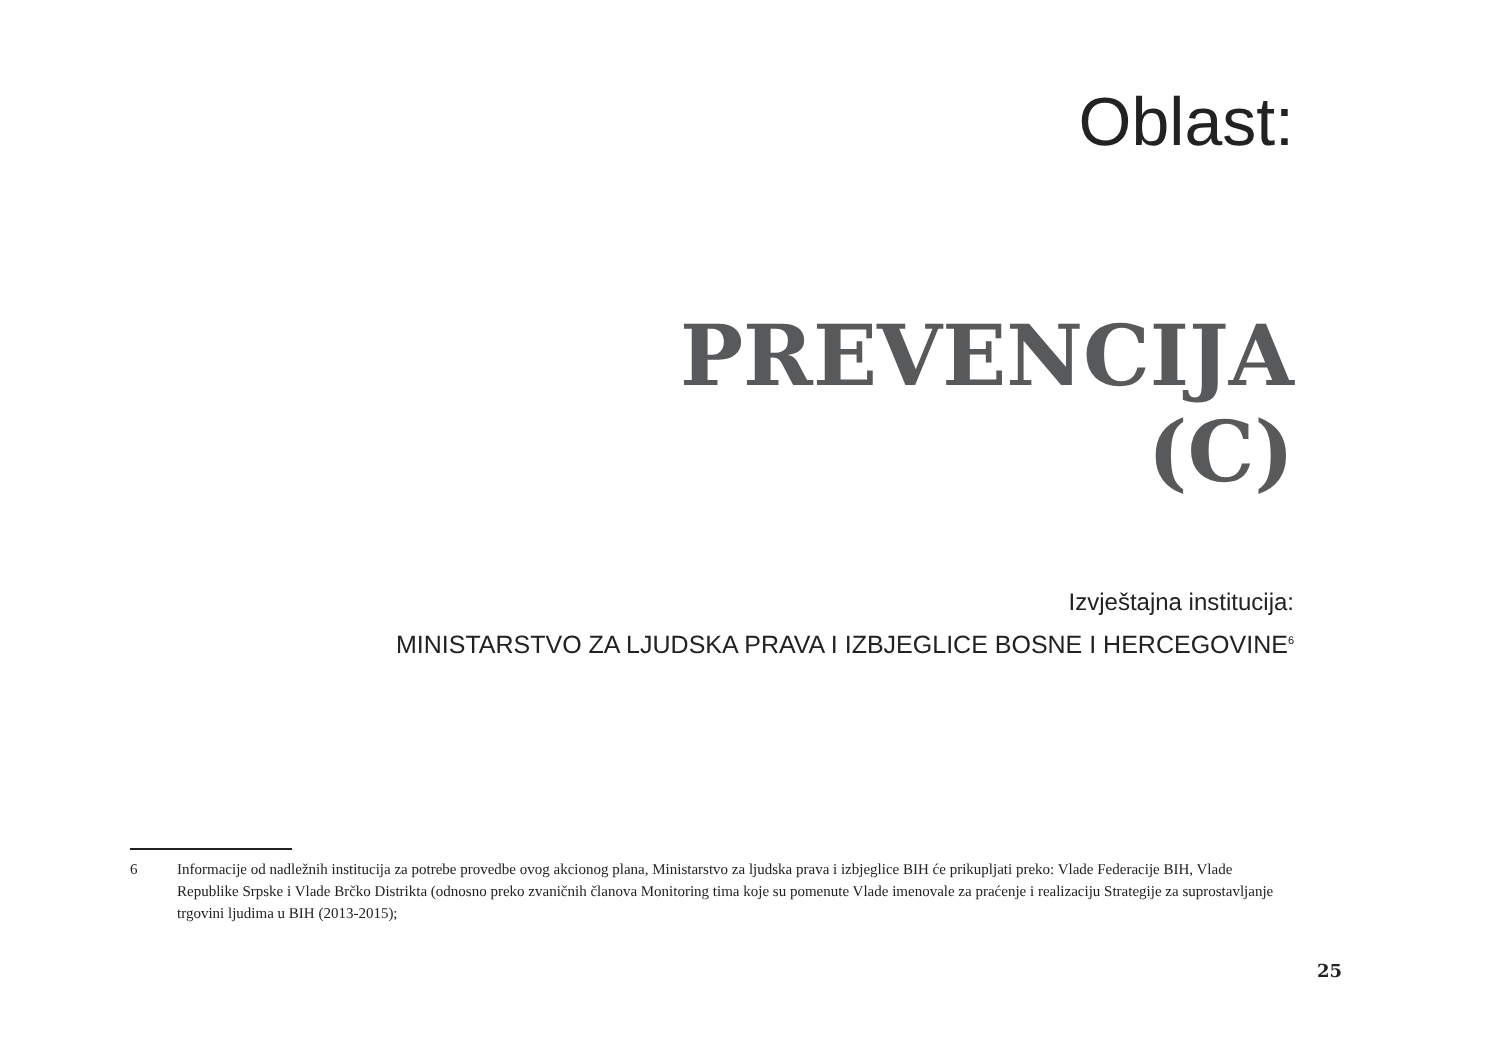Oblast:
PREVENCIJA
(C)
Izvještajna institucija:
MINISTARSTVO ZA LJUDSKA PRAVA I IZBJEGLICE BOSNE I HERCEGOVINE<sup>6</sup>
6 Informacije od nadležnih institucija za potrebe provedbe ovog akcionog plana, Ministarstvo za ljudska prava i izbjeglice BIH će prikupljati preko: Vlade Federacije BIH, Vlade Republike Srpske i Vlade Brčko Distrikta (odnosno preko zvaničnih članova Monitoring tima koje su pomenute Vlade imenovale za praćenje i realizaciju Strategije za suprostavljanje trgovini ljudima u BIH (2013-2015);
25